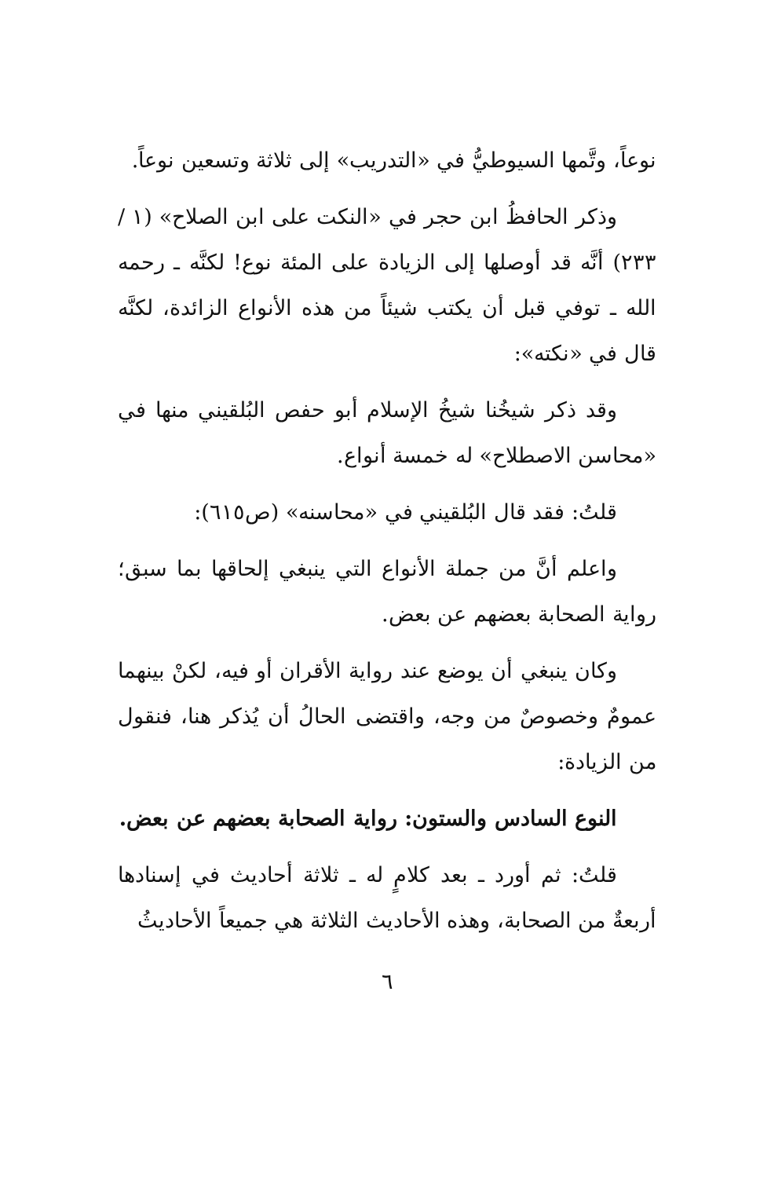نوعاً، وتَّمها السيوطيُّ في «التدريب» إلى ثلاثة وتسعين نوعاً.
وذكر الحافظُ ابن حجر في «النكت على ابن الصلاح» (١ / ٢٣٣) أنَّه قد أوصلها إلى الزيادة على المئة نوع! لكنَّه ـ رحمه الله ـ توفي قبل أن يكتب شيئاً من هذه الأنواع الزائدة، لكنَّه قال في «نكته»:
وقد ذكر شيخُنا شيخُ الإسلام أبو حفص البُلقيني منها في «محاسن الاصطلاح» له خمسة أنواع.
قلتُ: فقد قال البُلقيني في «محاسنه» (ص٦١٥):
واعلم أنَّ من جملة الأنواع التي ينبغي إلحاقها بما سبق؛ رواية الصحابة بعضهم عن بعض.
وكان ينبغي أن يوضع عند رواية الأقران أو فيه، لكنْ بينهما عمومٌ وخصوصٌ من وجه، واقتضى الحالُ أن يُذكر هنا، فنقول من الزيادة:
النوع السادس والستون: رواية الصحابة بعضهم عن بعض.
قلتُ: ثم أورد ـ بعد كلامٍ له ـ ثلاثة أحاديث في إسنادها أربعةٌ من الصحابة، وهذه الأحاديث الثلاثة هي جميعاً الأحاديثُ
٦